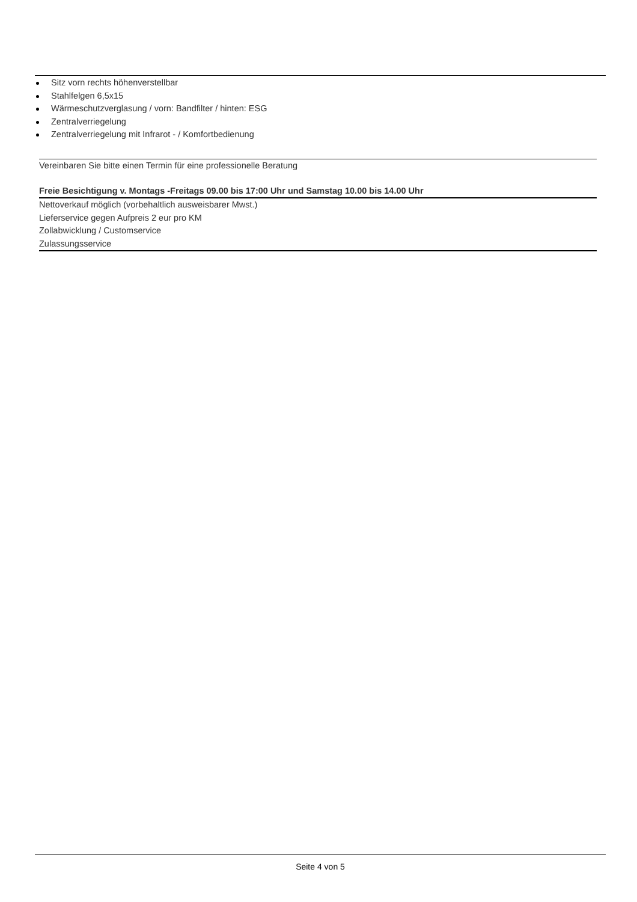Sitz vorn rechts höhenverstellbar
Stahlfelgen 6,5x15
Wärmeschutzverglasung / vorn: Bandfilter / hinten: ESG
Zentralverriegelung
Zentralverriegelung mit Infrarot - / Komfortbedienung
Vereinbaren Sie bitte einen Termin für eine professionelle Beratung
Freie Besichtigung v. Montags -Freitags 09.00 bis 17:00 Uhr und Samstag 10.00 bis 14.00 Uhr
Nettoverkauf möglich (vorbehaltlich ausweisbarer Mwst.)
Lieferservice gegen Aufpreis 2 eur pro KM
Zollabwicklung / Customservice
Zulassungsservice
Seite 4 von 5